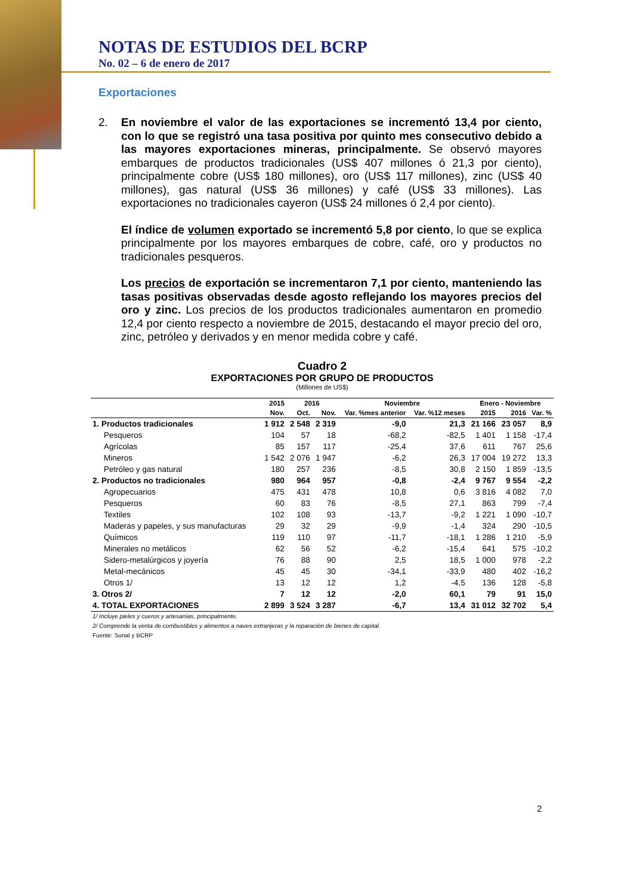NOTAS DE ESTUDIOS DEL BCRP
No. 02 – 6 de enero de 2017
Exportaciones
2. En noviembre el valor de las exportaciones se incrementó 13,4 por ciento, con lo que se registró una tasa positiva por quinto mes consecutivo debido a las mayores exportaciones mineras, principalmente. Se observó mayores embarques de productos tradicionales (US$ 407 millones ó 21,3 por ciento), principalmente cobre (US$ 180 millones), oro (US$ 117 millones), zinc (US$ 40 millones), gas natural (US$ 36 millones) y café (US$ 33 millones). Las exportaciones no tradicionales cayeron (US$ 24 millones ó 2,4 por ciento).
El índice de volumen exportado se incrementó 5,8 por ciento, lo que se explica principalmente por los mayores embarques de cobre, café, oro y productos no tradicionales pesqueros.
Los precios de exportación se incrementaron 7,1 por ciento, manteniendo las tasas positivas observadas desde agosto reflejando los mayores precios del oro y zinc. Los precios de los productos tradicionales aumentaron en promedio 12,4 por ciento respecto a noviembre de 2015, destacando el mayor precio del oro, zinc, petróleo y derivados y en menor medida cobre y café.
Cuadro 2
EXPORTACIONES POR GRUPO DE PRODUCTOS
(Millones de US$)
| | 2015 | 2016 | | Noviembre | | Enero - Noviembre | | |
| --- | --- | --- | --- | --- | --- | --- | --- | --- |
| | Nov. | Oct. | Nov. | Var. %mes anterior | Var. %12 meses | 2015 | 2016 | Var. % |
| 1. Productos tradicionales | 1 912 | 2 548 | 2 319 | -9,0 | 21,3 | 21 166 | 23 057 | 8,9 |
| Pesqueros | 104 | 57 | 18 | -68,2 | -82,5 | 1 401 | 1 158 | -17,4 |
| Agrícolas | 85 | 157 | 117 | -25,4 | 37,6 | 611 | 767 | 25,6 |
| Mineros | 1 542 | 2 076 | 1 947 | -6,2 | 26,3 | 17 004 | 19 272 | 13,3 |
| Petróleo y gas natural | 180 | 257 | 236 | -8,5 | 30,8 | 2 150 | 1 859 | -13,5 |
| 2. Productos no tradicionales | 980 | 964 | 957 | -0,8 | -2,4 | 9 767 | 9 554 | -2,2 |
| Agropecuarios | 475 | 431 | 478 | 10,8 | 0,6 | 3 816 | 4 082 | 7,0 |
| Pesqueros | 60 | 83 | 76 | -8,5 | 27,1 | 863 | 799 | -7,4 |
| Textiles | 102 | 108 | 93 | -13,7 | -9,2 | 1 221 | 1 090 | -10,7 |
| Maderas y papeles, y sus manufacturas | 29 | 32 | 29 | -9,9 | -1,4 | 324 | 290 | -10,5 |
| Químicos | 119 | 110 | 97 | -11,7 | -18,1 | 1 286 | 1 210 | -5,9 |
| Minerales no metálicos | 62 | 56 | 52 | -6,2 | -15,4 | 641 | 575 | -10,2 |
| Sidero-metalúrgicos y joyería | 76 | 88 | 90 | 2,5 | 18,5 | 1 000 | 978 | -2,2 |
| Metal-mecánicos | 45 | 45 | 30 | -34,1 | -33,9 | 480 | 402 | -16,2 |
| Otros 1/ | 13 | 12 | 12 | 1,2 | -4,5 | 136 | 128 | -5,8 |
| 3. Otros 2/ | 7 | 12 | 12 | -2,0 | 60,1 | 79 | 91 | 15,0 |
| 4. TOTAL EXPORTACIONES | 2 899 | 3 524 | 3 287 | -6,7 | 13,4 | 31 012 | 32 702 | 5,4 |
1/ Incluye pieles y cueros y artesanías, principalmente.
2/ Comprende la venta de combustibles y alimentos a naves extranjeras y la reparación de bienes de capital.
Fuente: Sunat y BCRP
2